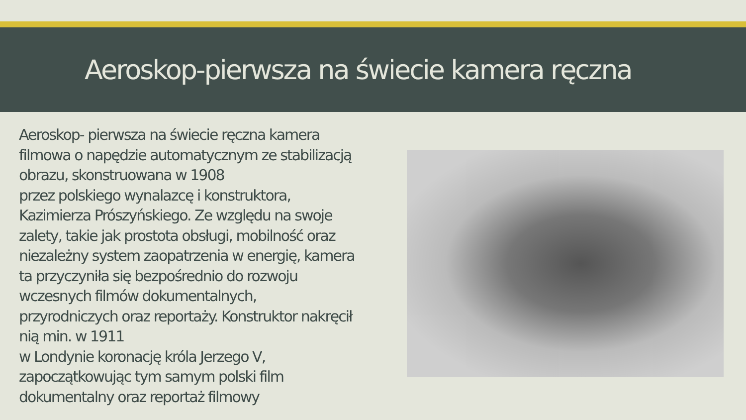Aeroskop-pierwsza na świecie kamera ręczna
Aeroskop- pierwsza na świecie ręczna kamera filmowa o napędzie automatycznym ze stabilizacją obrazu, skonstruowana w 1908
przez polskiego wynalazcę i konstruktora, Kazimierza Prószyńskiego. Ze względu na swoje zalety, takie jak prostota obsługi, mobilność oraz niezależny system zaopatrzenia w energię, kamera ta przyczyniła się bezpośrednio do rozwoju wczesnych filmów dokumentalnych, przyrodniczych oraz reportaży. Konstruktor nakręcił nią min. w 1911
w Londynie koronację króla Jerzego V, zapoczątkowując tym samym polski film dokumentalny oraz reportaż filmowy